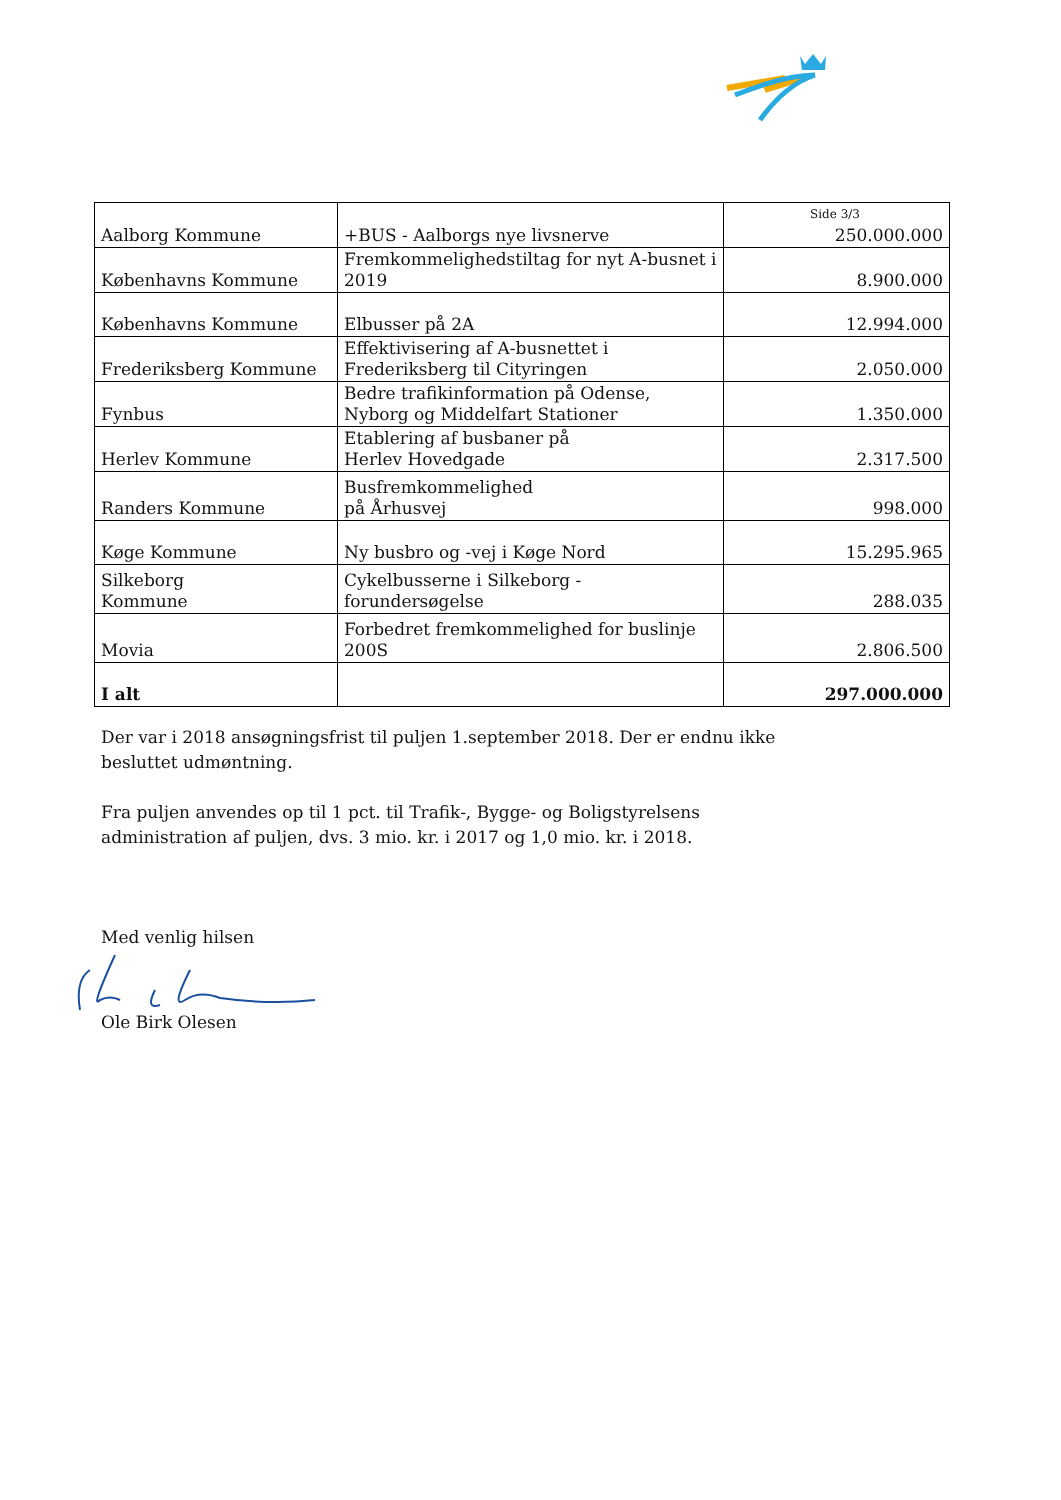| Aalborg Kommune | +BUS - Aalborgs nye livsnerve | Side 3/3 250.000.000 |
| Københavns Kommune | Fremkommelighedstiltag for nyt A-busnet i 2019 | 8.900.000 |
| Københavns Kommune | Elbusser på 2A | 12.994.000 |
| Frederiksberg Kommune | Effektivisering af A-busnettet i Frederiksberg til Cityringen | 2.050.000 |
| Fynbus | Bedre trafikinformation på Odense, Nyborg og Middelfart Stationer | 1.350.000 |
| Herlev Kommune | Etablering af busbaner på Herlev Hovedgade | 2.317.500 |
| Randers Kommune | Busfremkommelighed på Århusvej | 998.000 |
| Køge Kommune | Ny busbro og -vej i Køge Nord | 15.295.965 |
| Silkeborg Kommune | Cykelbusserne i Silkeborg - forundersøgelse | 288.035 |
| Movia | Forbedret fremkommelighed for buslinje 200S | 2.806.500 |
| I alt | | 297.000.000 |
Der var i 2018 ansøgningsfrist til puljen 1.september 2018. Der er endnu ikke besluttet udmøntning.
Fra puljen anvendes op til 1 pct. til Trafik-, Bygge- og Boligstyrelsens administration af puljen, dvs. 3 mio. kr. i 2017 og 1,0 mio. kr. i 2018.
Med venlig hilsen
Ole Birk Olesen